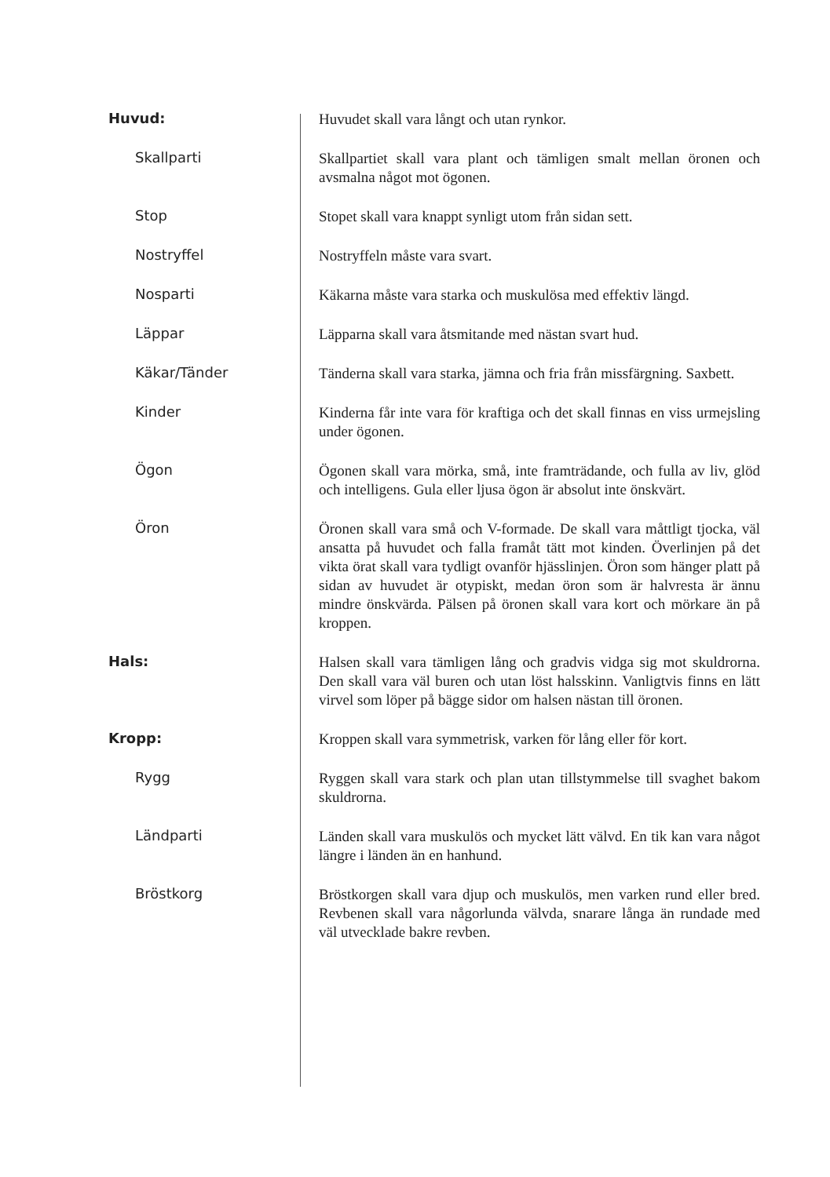| Huvud: | Huvudet skall vara långt och utan rynkor. |
| Skallparti | Skallpartiet skall vara plant och tämligen smalt mellan öronen och avsmalna något mot ögonen. |
| Stop | Stopet skall vara knappt synligt utom från sidan sett. |
| Nostryffel | Nostryffeln måste vara svart. |
| Nosparti | Käkarna måste vara starka och muskulösa med effektiv längd. |
| Läppar | Läpparna skall vara åtsmitande med nästan svart hud. |
| Käkar/Tänder | Tänderna skall vara starka, jämna och fria från missfärgning. Saxbett. |
| Kinder | Kinderna får inte vara för kraftiga och det skall finnas en viss urmejsling under ögonen. |
| Ögon | Ögonen skall vara mörka, små, inte framträdande, och fulla av liv, glöd och intelligens. Gula eller ljusa ögon är absolut inte önskvärt. |
| Öron | Öronen skall vara små och V-formade. De skall vara måttligt tjocka, väl ansatta på huvudet och falla framåt tätt mot kinden. Överlinjen på det vikta örat skall vara tydligt ovanför hjässlinjen. Öron som hänger platt på sidan av huvudet är otypiskt, medan öron som är halvresta är ännu mindre önskvärda. Pälsen på öronen skall vara kort och mörkare än på kroppen. |
| Hals: | Halsen skall vara tämligen lång och gradvis vidga sig mot skuld­rorna. Den skall vara väl buren och utan löst halsskinn. Vanligtvis finns en lätt virvel som löper på bägge sidor om halsen nästan till öronen. |
| Kropp: | Kroppen skall vara symmetrisk, varken för lång eller för kort. |
| Rygg | Ryggen skall vara stark och plan utan tillstymmelse till svaghet bakom skuldrorna. |
| Ländparti | Länden skall vara muskulös och mycket lätt välvd. En tik kan vara något längre i länden än en hanhund. |
| Bröstkorg | Bröstkorgen skall vara djup och muskulös, men varken rund eller bred. Revbenen skall vara någorlunda välvda, snarare långa än rundade med väl utvecklade bakre revben. |